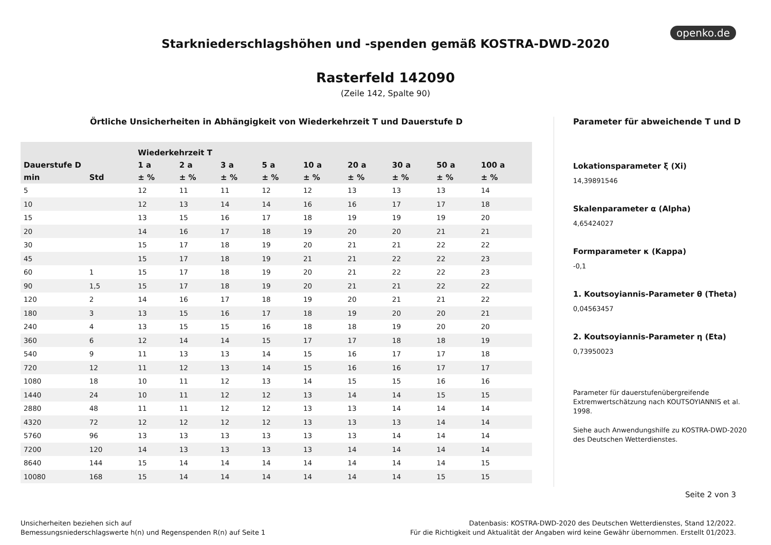openko.de
Starkniederschlagshöhen und -spenden gemäß KOSTRA-DWD-2020
Rasterfeld 142090
(Zeile 142, Spalte 90)
Örtliche Unsicherheiten in Abhängigkeit von Wiederkehrzeit T und Dauerstufe D
| | | Wiederkehrzeit T | | | | | | | | |
| --- | --- | --- | --- | --- | --- | --- | --- | --- | --- | --- |
| Dauerstufe D | | 1 a | 2 a | 3 a | 5 a | 10 a | 20 a | 30 a | 50 a | 100 a |
| min | Std | ± % | ± % | ± % | ± % | ± % | ± % | ± % | ± % | ± % |
| 5 | | 12 | 11 | 11 | 12 | 12 | 13 | 13 | 13 | 14 |
| 10 | | 12 | 13 | 14 | 14 | 16 | 16 | 17 | 17 | 18 |
| 15 | | 13 | 15 | 16 | 17 | 18 | 19 | 19 | 19 | 20 |
| 20 | | 14 | 16 | 17 | 18 | 19 | 20 | 20 | 21 | 21 |
| 30 | | 15 | 17 | 18 | 19 | 20 | 21 | 21 | 22 | 22 |
| 45 | | 15 | 17 | 18 | 19 | 21 | 21 | 22 | 22 | 23 |
| 60 | 1 | 15 | 17 | 18 | 19 | 20 | 21 | 22 | 22 | 23 |
| 90 | 1,5 | 15 | 17 | 18 | 19 | 20 | 21 | 21 | 22 | 22 |
| 120 | 2 | 14 | 16 | 17 | 18 | 19 | 20 | 21 | 21 | 22 |
| 180 | 3 | 13 | 15 | 16 | 17 | 18 | 19 | 20 | 20 | 21 |
| 240 | 4 | 13 | 15 | 15 | 16 | 18 | 18 | 19 | 20 | 20 |
| 360 | 6 | 12 | 14 | 14 | 15 | 17 | 17 | 18 | 18 | 19 |
| 540 | 9 | 11 | 13 | 13 | 14 | 15 | 16 | 17 | 17 | 18 |
| 720 | 12 | 11 | 12 | 13 | 14 | 15 | 16 | 16 | 17 | 17 |
| 1080 | 18 | 10 | 11 | 12 | 13 | 14 | 15 | 15 | 16 | 16 |
| 1440 | 24 | 10 | 11 | 12 | 12 | 13 | 14 | 14 | 15 | 15 |
| 2880 | 48 | 11 | 11 | 12 | 12 | 13 | 13 | 14 | 14 | 14 |
| 4320 | 72 | 12 | 12 | 12 | 12 | 13 | 13 | 13 | 14 | 14 |
| 5760 | 96 | 13 | 13 | 13 | 13 | 13 | 13 | 14 | 14 | 14 |
| 7200 | 120 | 14 | 13 | 13 | 13 | 13 | 14 | 14 | 14 | 14 |
| 8640 | 144 | 15 | 14 | 14 | 14 | 14 | 14 | 14 | 14 | 15 |
| 10080 | 168 | 15 | 14 | 14 | 14 | 14 | 14 | 14 | 15 | 15 |
Parameter für abweichende T und D
Lokationsparameter ξ (Xi)
14,39891546
Skalenparameter α (Alpha)
4,65424027
Formparameter κ (Kappa)
-0,1
1. Koutsoyiannis-Parameter θ (Theta)
0,04563457
2. Koutsoyiannis-Parameter η (Eta)
0,73950023
Parameter für dauerstufenübergreifende Extremwertschätzung nach KOUTSOYIANNIS et al. 1998.
Siehe auch Anwendungshilfe zu KOSTRA-DWD-2020 des Deutschen Wetterdienstes.
Seite 2 von 3
Unsicherheiten beziehen sich auf
Bemessungsniederschlagswerte h(n) und Regenspenden R(n) auf Seite 1
Datenbasis: KOSTRA-DWD-2020 des Deutschen Wetterdienstes, Stand 12/2022.
Für die Richtigkeit und Aktualität der Angaben wird keine Gewähr übernommen. Erstellt 01/2023.